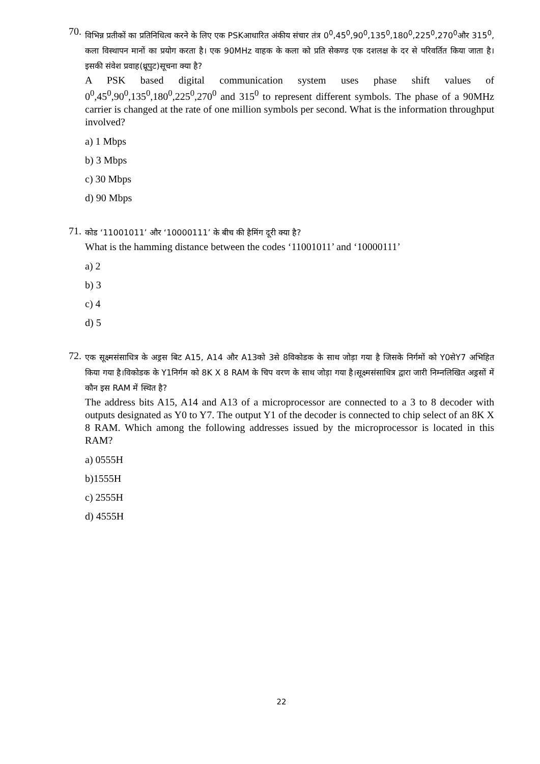70.
विभिन्न प्रतीकों का प्रतिनिधित्व करने के लिए एक PSKआधारित अंकीय संचार तंत्र 0<sup>0</sup>,45<sup>0</sup>,90<sup>0</sup>,135<sup>0</sup>,180<sup>0</sup>,225<sup>0</sup>,270<sup>0</sup>और 315<sup>0</sup>, कला विस्थापन मानों का प्रयोग करता है। एक 90MHz वाहक के कला को प्रति सेकण्ड एक दशलक्ष के दर से परिवर्तित किया जाता है। इसकी संवेश प्रवाह(थ्रूपुट)सूचना क्या है?
A PSK based digital communication system uses phase shift values of 0<sup>0</sup>,45<sup>0</sup>,90<sup>0</sup>,135<sup>0</sup>,180<sup>0</sup>,225<sup>0</sup>,270<sup>0</sup> and 315<sup>0</sup> to represent different symbols. The phase of a 90MHz carrier is changed at the rate of one million symbols per second. What is the information throughput involved?
a) 1 Mbps
b) 3 Mbps
c) 30 Mbps
d) 90 Mbps
71.
कोड ‘11001011’ और ‘10000111’ के बीच की हैमिंग दूरी क्या है?
What is the hamming distance between the codes ‘11001011’ and ‘10000111’
a) 2
b) 3
c) 4
d) 5
72.
एक सूक्ष्मसंसाधित्र के अड्रस बिट A15, A14 और A13को 3से 8विकोडक के साथ जोड़ा गया है जिसके निर्गमों को Y0सेY7 अभिहित किया गया है।विकोडक के Y1निर्गम को 8K X 8 RAM के चिप वरण के साथ जोड़ा गया है।सूक्ष्मसंसाधित्र द्वारा जारी निम्नलिखित अड्रसों में कौन इस RAM में स्थित है?
The address bits A15, A14 and A13 of a microprocessor are connected to a 3 to 8 decoder with outputs designated as Y0 to Y7. The output Y1 of the decoder is connected to chip select of an 8K X 8 RAM. Which among the following addresses issued by the microprocessor is located in this RAM?
a) 0555H
b)1555H
c) 2555H
d) 4555H
22